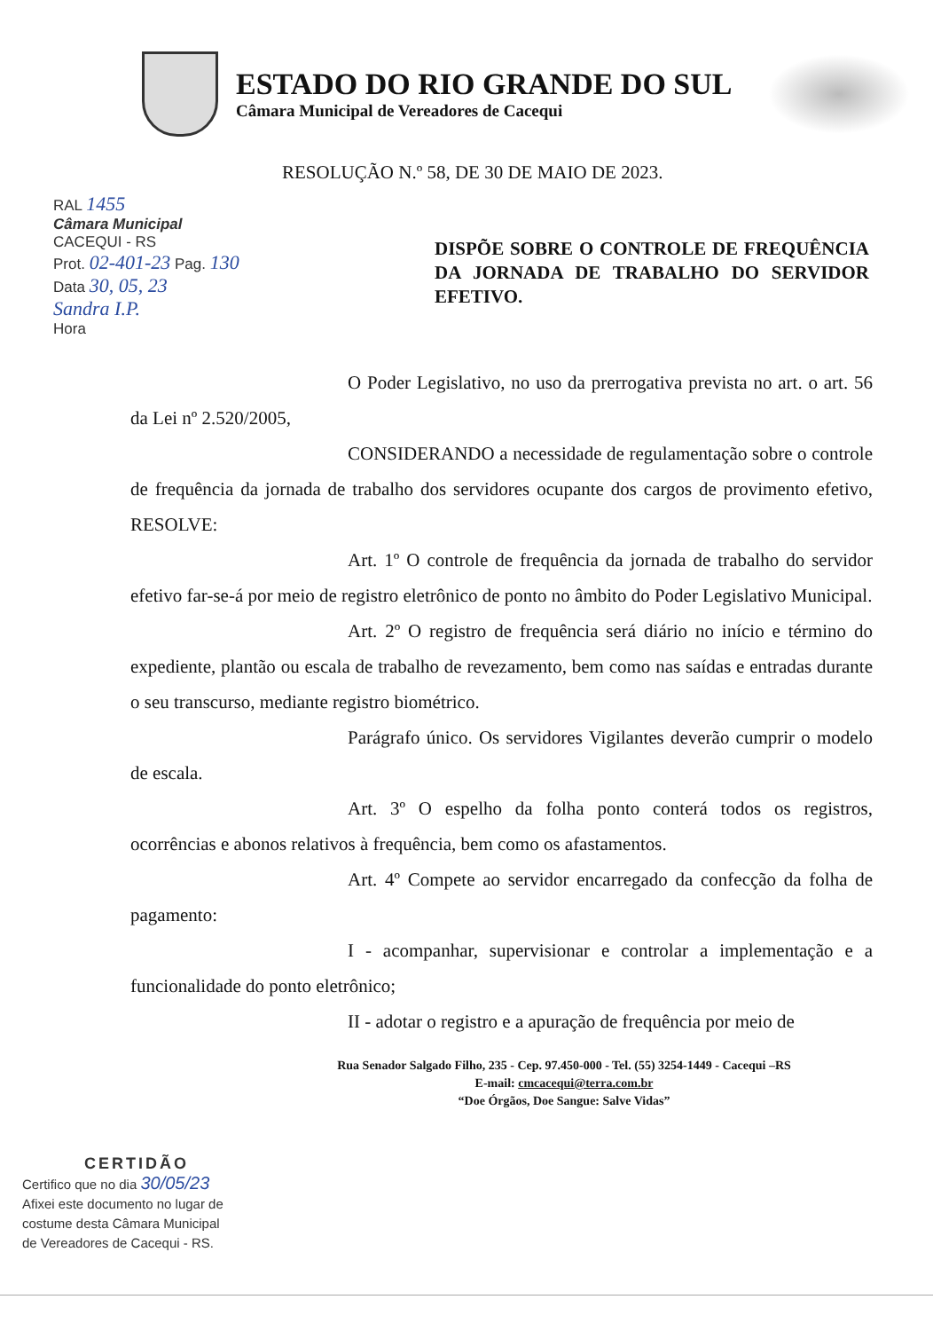ESTADO DO RIO GRANDE DO SUL
Câmara Municipal de Vereadores de Cacequi
RESOLUÇÃO N.º 58, DE 30 DE MAIO DE 2023.
RAL 1455
Câmara Municipal
CACEQUI - RS
Prot. 02-401-23 Pag. 130
Data 30, 05, 23
Sandra I.P.
Hora
DISPÕE SOBRE O CONTROLE DE FREQUÊNCIA DA JORNADA DE TRABALHO DO SERVIDOR EFETIVO.
O Poder Legislativo, no uso da prerrogativa prevista no art. o art. 56 da Lei nº 2.520/2005,
CONSIDERANDO a necessidade de regulamentação sobre o controle de frequência da jornada de trabalho dos servidores ocupante dos cargos de provimento efetivo, RESOLVE:
Art. 1º O controle de frequência da jornada de trabalho do servidor efetivo far-se-á por meio de registro eletrônico de ponto no âmbito do Poder Legislativo Municipal.
Art. 2º O registro de frequência será diário no início e término do expediente, plantão ou escala de trabalho de revezamento, bem como nas saídas e entradas durante o seu transcurso, mediante registro biométrico.
Parágrafo único. Os servidores Vigilantes deverão cumprir o modelo de escala.
Art. 3º O espelho da folha ponto conterá todos os registros, ocorrências e abonos relativos à frequência, bem como os afastamentos.
Art. 4º Compete ao servidor encarregado da confecção da folha de pagamento:
I - acompanhar, supervisionar e controlar a implementação e a funcionalidade do ponto eletrônico;
II - adotar o registro e a apuração de frequência por meio de
Rua Senador Salgado Filho, 235 - Cep. 97.450-000 - Tel. (55) 3254-1449 - Cacequi –RS
E-mail: cmcacequi@terra.com.br
“Doe Órgãos, Doe Sangue: Salve Vidas”
CERTIDÃO
Certifico que no dia 30/05/23
Afixei este documento no lugar de
costume desta Câmara Municipal
de Vereadores de Cacequi - RS.